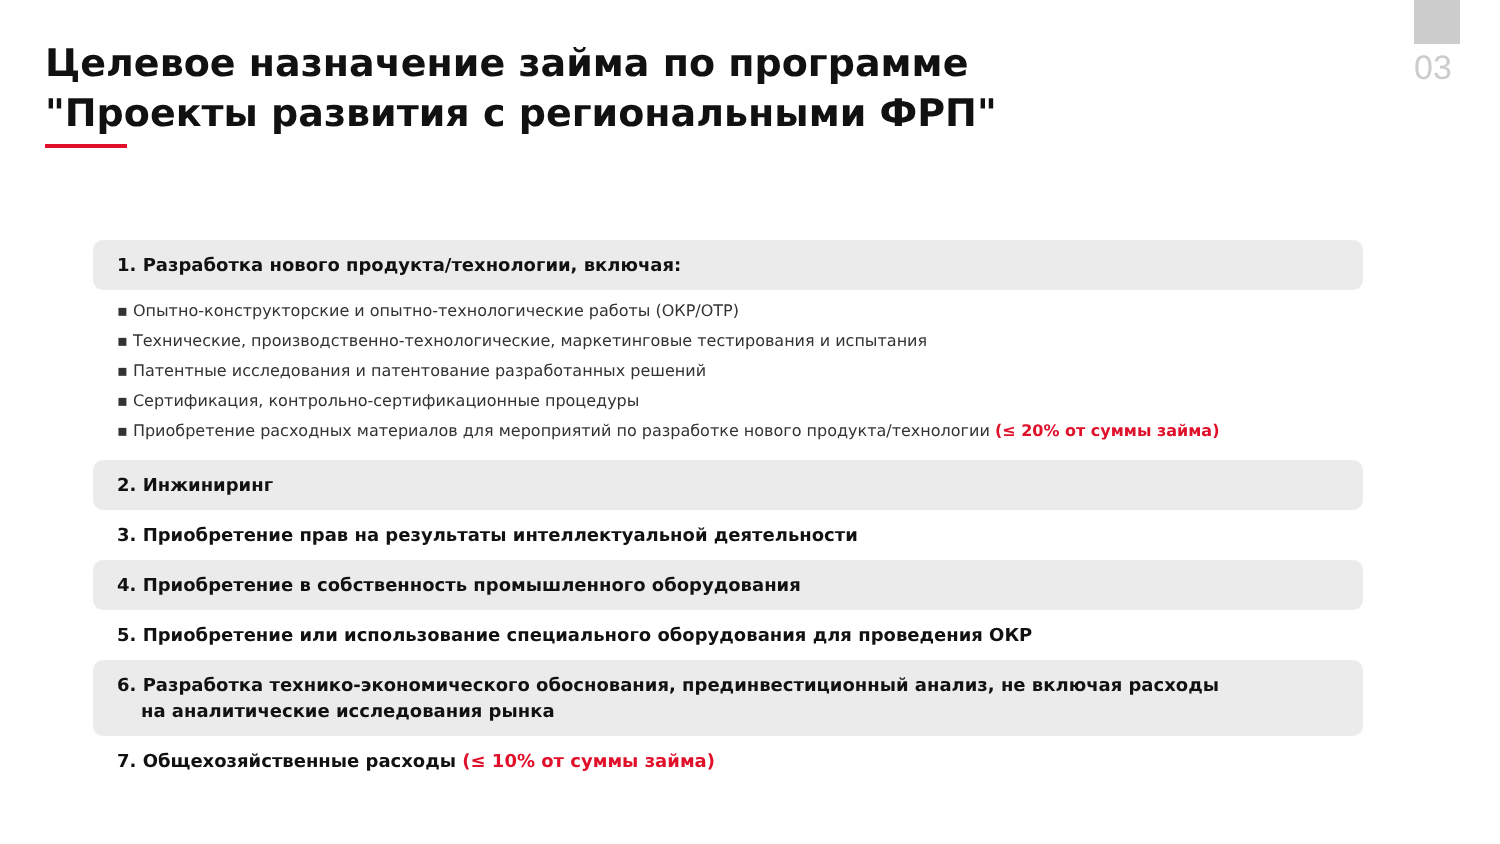03
Целевое назначение займа по программе "Проекты развития с региональными ФРП"
1. Разработка нового продукта/технологии, включая:
▪ Опытно-конструкторские и опытно-технологические работы (ОКР/ОТР)
▪ Технические, производственно-технологические, маркетинговые тестирования и испытания
▪ Патентные исследования и патентование разработанных решений
▪ Сертификация, контрольно-сертификационные процедуры
▪ Приобретение расходных материалов для мероприятий по разработке нового продукта/технологии (≤ 20% от суммы займа)
2. Инжиниринг
3. Приобретение прав на результаты интеллектуальной деятельности
4. Приобретение в собственность промышленного оборудования
5. Приобретение или использование специального оборудования для проведения ОКР
6. Разработка технико-экономического обоснования, прединвестиционный анализ, не включая расходы
на аналитические исследования рынка
7. Общехозяйственные расходы (≤ 10% от суммы займа)